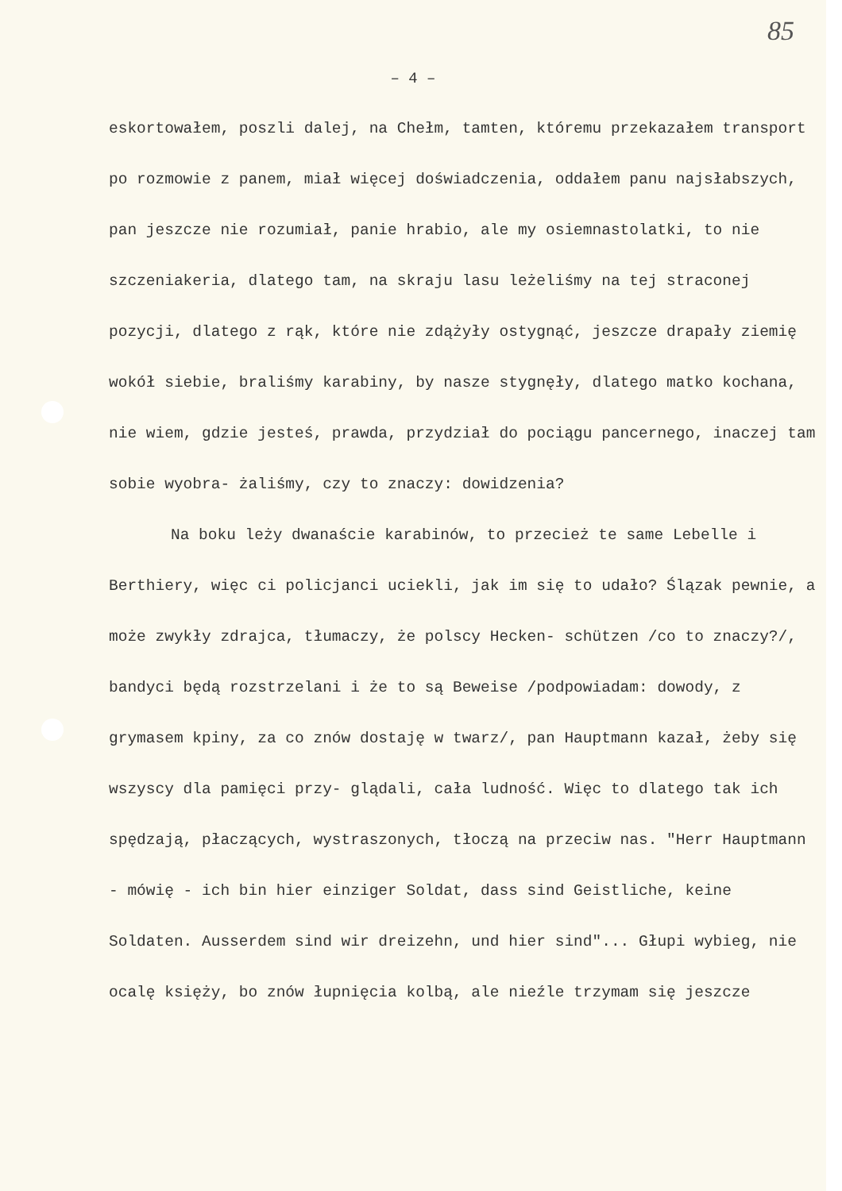85
– 4 –
eskortowałem, poszli dalej, na Chełm, tamten, któremu przekazałem transport po rozmowie z panem, miał więcej doświadczenia, oddałem panu najsłabszych, pan jeszcze nie rozumiał, panie hrabio, ale my osiemnastolatki, to nie szczeniakeria, dlatego tam, na skraju lasu leżeliśmy na tej straconej pozycji, dlatego z rąk, które nie zdążyły ostygnąć, jeszcze drapały ziemię wokół siebie, braliśmy karabiny, by nasze stygnęły, dlatego matko kochana, nie wiem, gdzie jesteś, prawda, przydział do pociągu pancernego, inaczej tam sobie wyobra- żaliśmy, czy to znaczy: dowidzenia?
Na boku leży dwanaście karabinów, to przecież te same Lebelle i Berthiery, więc ci policjanci uciekli, jak im się to udało? Ślązak pewnie, a może zwykły zdrajca, tłumaczy, że polscy Hecken- schützen /co to znaczy?/, bandyci będą rozstrzelani i że to są Beweise /podpowiadam: dowody, z grymasem kpiny, za co znów dostaję w twarz/, pan Hauptmann kazał, żeby się wszyscy dla pamięci przy- glądali, cała ludność. Więc to dlatego tak ich spędzają, płaczących, wystraszonych, tłoczą na przeciw nas. "Herr Hauptmann - mówię - ich bin hier einziger Soldat, dass sind Geistliche, keine Soldaten. Ausserdem sind wir dreizehn, und hier sind"... Głupi wybieg, nie ocalę księży, bo znów łupnięcia kolbą, ale nieźle trzymam się jeszcze